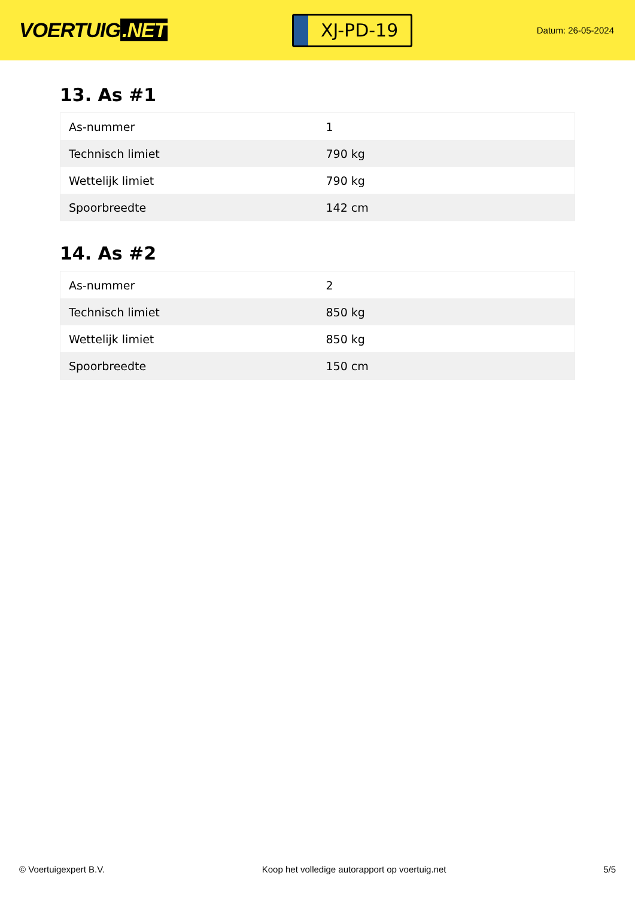VOERTUIG.NET
XJ-PD-19
Datum: 26-05-2024
13. As #1
| As-nummer | 1 |
| Technisch limiet | 790 kg |
| Wettelijk limiet | 790 kg |
| Spoorbreedte | 142 cm |
14. As #2
| As-nummer | 2 |
| Technisch limiet | 850 kg |
| Wettelijk limiet | 850 kg |
| Spoorbreedte | 150 cm |
© Voertuigexpert B.V. Koop het volledige autorapport op voertuig.net 5/5